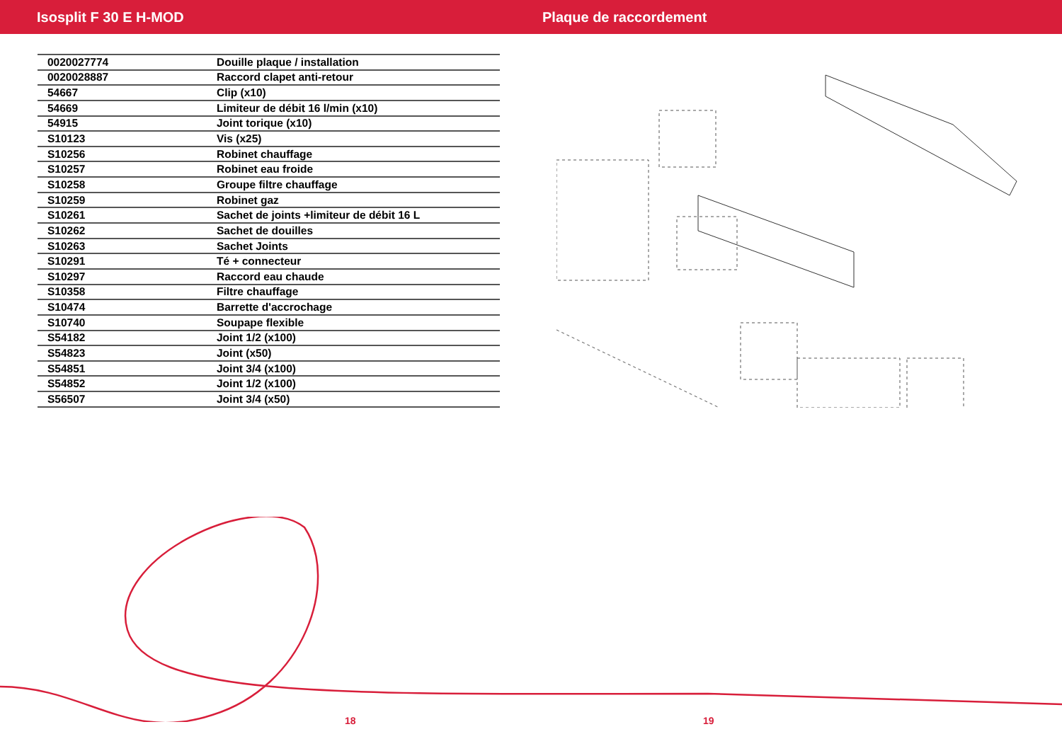Isosplit F 30 E H-MOD Plaque de raccordement
| 0020027774 | Douille plaque / installation |
| 0020028887 | Raccord clapet anti-retour |
| 54667 | Clip (x10) |
| 54669 | Limiteur de débit 16 l/min (x10) |
| 54915 | Joint torique (x10) |
| S10123 | Vis (x25) |
| S10256 | Robinet chauffage |
| S10257 | Robinet eau froide |
| S10258 | Groupe filtre chauffage |
| S10259 | Robinet gaz |
| S10261 | Sachet de joints +limiteur de débit 16 L |
| S10262 | Sachet de douilles |
| S10263 | Sachet Joints |
| S10291 | Té + connecteur |
| S10297 | Raccord eau chaude |
| S10358 | Filtre chauffage |
| S10474 | Barrette d'accrochage |
| S10740 | Soupape flexible |
| S54182 | Joint 1/2 (x100) |
| S54823 | Joint (x50) |
| S54851 | Joint 3/4 (x100) |
| S54852 | Joint 1/2 (x100) |
| S56507 | Joint 3/4 (x50) |
18 19